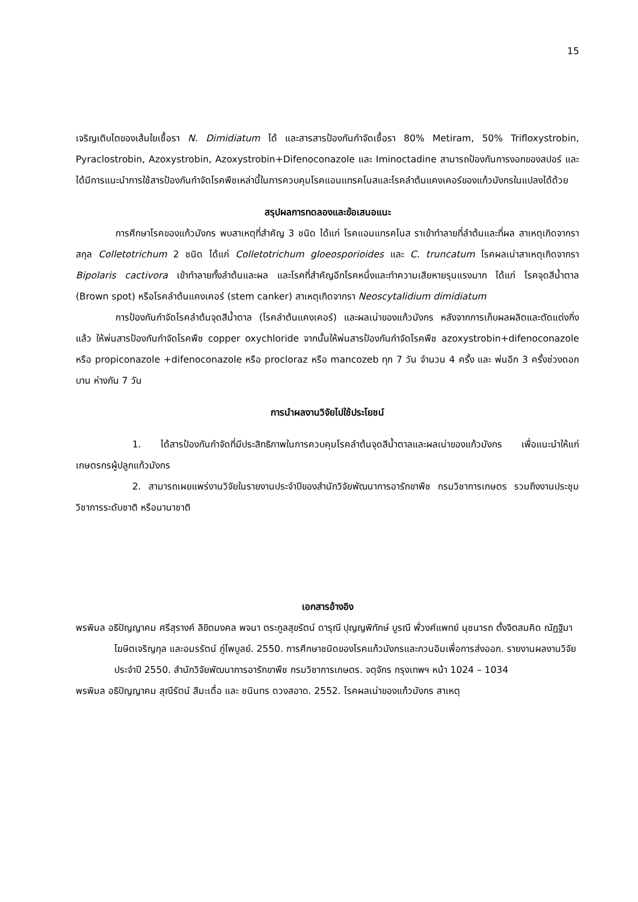15
เจริญเติบโตของเส้นใยเชื้อรา N. Dimidiatum ได้ และสารสารป้องกันกำจัดเชื้อรา 80% Metiram, 50% Trifloxystrobin, Pyraclostrobin, Azoxystrobin, Azoxystrobin+Difenoconazole และ Iminoctadine สามารถป้องกันการงอกของสปอร์ และได้มีการแนะนำการใช้สารป้องกันกำจัดโรคพืชเหล่านี้ในการควบคุมโรคแอนแทรคโนสและโรคลำต้นแคงเคอร์ของแก้วมังกรในแปลงได้ด้วย
สรุปผลการทดลองและข้อเสนอแนะ
การศึกษาโรคของแก้วมังกร พบสาเหตุที่สำคัญ 3 ชนิด ได้แก่ โรคแอนแทรคโนส ราเข้าทำลายที่ลำต้นและที่ผล สาเหตุเกิดจากราสกุล Colletotrichum 2 ชนิด ได้แก่ Colletotrichum gloeosporioides และ C. truncatum โรคผลเน่าสาเหตุเกิดจากรา Bipolaris cactivora เข้าทำลายทั้งลำต้นและผล และโรคที่สำคัญอีกโรคหนึ่งและทำความเสียหายรุนแรงมาก ได้แก่ โรคจุดสีน้ำตาล (Brown spot) หรือโรคลำต้นแคงเคอร์ (stem canker) สาเหตุเกิดจากรา Neoscytalidium dimidiatum
การป้องกันกำจัดโรคลำต้นจุดสีน้ำตาล (โรคลำต้นแคงเคอร์) และผลเน่าของแก้วมังกร หลังจากการเก็บผลผลิตและตัดแต่งกิ่งแล้ว ให้พ่นสารป้องกันกำจัดโรคพืช copper oxychloride จากนั้นให้พ่นสารป้องกันกำจัดโรคพืช azoxystrobin+difenoconazole หรือ propiconazole +difenoconazole หรือ procloraz หรือ mancozeb ทุก 7 วัน จำนวน 4 ครั้ง และ พ่นอีก 3 ครั้งช่วงดอกบาน ห่างกัน 7 วัน
การนำผลงานวิจัยไปใช้ประโยชน์
1. ได้สารป้องกันกำจัดที่มีประสิทธิภาพในการควบคุมโรคลำต้นจุดสีน้ำตาลและผลเน่าของแก้วมังกร เพื่อแนะนำให้แก่เกษตรกรผู้ปลูกแก้วมังกร
2. สามารถเผยแพร่งานวิจัยในรายงานประจำปีของสำนักวิจัยพัฒนาการอารักขาพืช กรมวิชาการเกษตร รวมถึงงานประชุมวิชาการระดับชาติ หรือนานาชาติ
เอกสารอ้างอิง
พรพิมล อธิปัญญาคม ศรีสุรางค์ ลิขิตมงคล พจนา ตระกูลสุขรัตน์ ดารุณี ปุญญพิทักษ์ บูรณี พั่วงศ์แพทย์ นุชนารถ ตั้งจิตสมคิด ณัฏฐิมา โฆษิตเจริญกุล และอมรรัตน์ ภู่ไพบูลย์. 2550. การศึกษาชนิดของโรคแก้วมังกรและกวนอิมเพื่อการส่งออก. รายงานผลงานวิจัย ประจำปี 2550. สำนักวิจัยพัฒนาการอารักขาพืช กรมวิชาการเกษตร. จตุจักร กรุงเทพฯ หน้า 1024 – 1034
พรพิมล อธิปัญญาคม สุณีรัตน์ สีมะเดื่อ และ ชนินทร ดวงสอาด. 2552. โรคผลเน่าของแก้วมังกร สาเหตุ